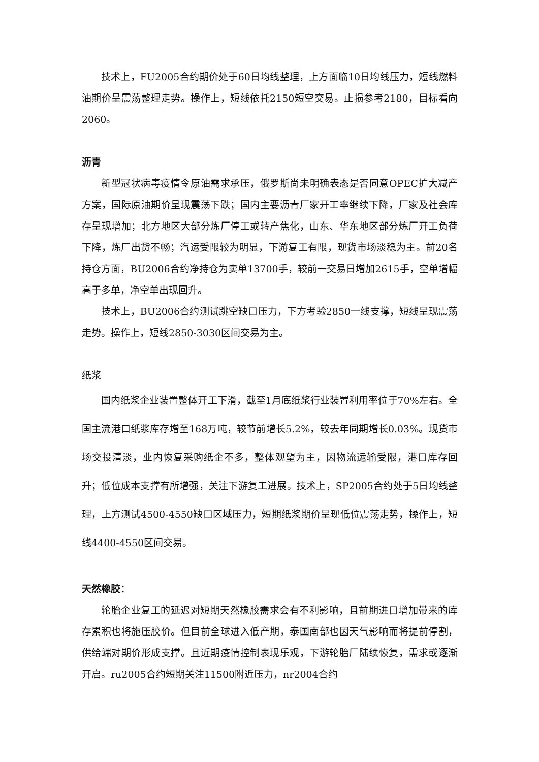技术上，FU2005合约期价处于60日均线整理，上方面临10日均线压力，短线燃料油期价呈震荡整理走势。操作上，短线依托2150短空交易。止损参考2180，目标看向2060。
沥青
新型冠状病毒疫情令原油需求承压，俄罗斯尚未明确表态是否同意OPEC扩大减产方案，国际原油期价呈现震荡下跌；国内主要沥青厂家开工率继续下降，厂家及社会库存呈现增加；北方地区大部分炼厂停工或转产焦化，山东、华东地区部分炼厂开工负荷下降，炼厂出货不畅；汽运受限较为明显，下游复工有限，现货市场淡稳为主。前20名持仓方面，BU2006合约净持仓为卖单13700手，较前一交易日增加2615手，空单增幅高于多单，净空单出现回升。
技术上，BU2006合约测试跳空缺口压力，下方考验2850一线支撑，短线呈现震荡走势。操作上，短线2850-3030区间交易为主。
纸浆
国内纸浆企业装置整体开工下滑，截至1月底纸浆行业装置利用率位于70%左右。全国主流港口纸浆库存增至168万吨，较节前增长5.2%，较去年同期增长0.03%。现货市场交投清淡，业内恢复采购纸企不多，整体观望为主，因物流运输受限，港口库存回升；低位成本支撑有所增强，关注下游复工进展。技术上，SP2005合约处于5日均线整理，上方测试4500-4550缺口区域压力，短期纸浆期价呈现低位震荡走势，操作上，短线4400-4550区间交易。
天然橡胶：
轮胎企业复工的延迟对短期天然橡胶需求会有不利影响，且前期进口增加带来的库存累积也将施压胶价。但目前全球进入低产期，泰国南部也因天气影响而将提前停割，供给端对期价形成支撑。且近期疫情控制表现乐观，下游轮胎厂陆续恢复，需求或逐渐开启。ru2005合约短期关注11500附近压力，nr2004合约